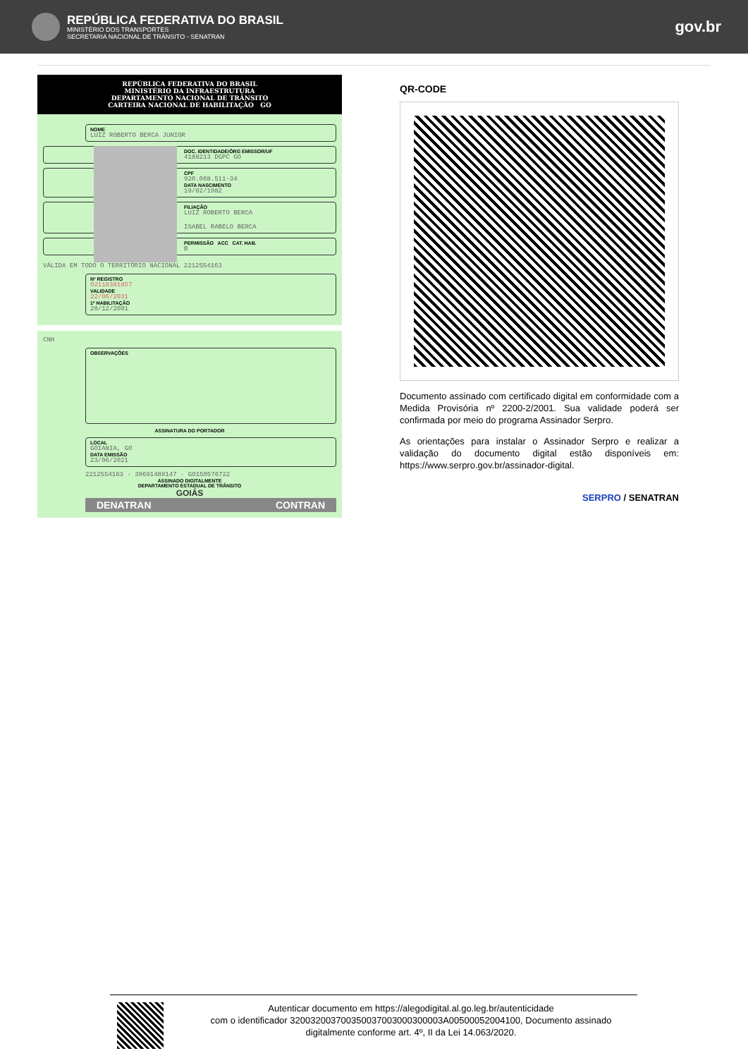REPÚBLICA FEDERATIVA DO BRASIL
MINISTÉRIO DOS TRANSPORTES
SECRETARIA NACIONAL DE TRÂNSITO - SENATRAN
gov.br
REPÚBLICA FEDERATIVA DO BRASIL
MINISTÉRIO DA INFRAESTRUTURA
DEPARTAMENTO NACIONAL DE TRÂNSITO
CARTEIRA NACIONAL DE HABILITAÇÃO GO
NOME
LUIZ ROBERTO BERCA JUNIOR
DOC. IDENTIDADE/ÓRG EMISSOR/UF
4188213 DGPC GO
CPF
920.008.511-34
DATA NASCIMENTO
19/02/1982
FILIAÇÃO
LUIZ ROBERTO BERCA
ISABEL RABELO BERCA
PERMISSÃO ACC CAT. HAB.
B
VÁLIDA EM TODO O TERRITÓRIO NACIONAL 2212554163
Nº REGISTRO
02118381857
VALIDADE
22/06/2031
1ª HABILITAÇÃO
20/12/2001
CNH
OBSERVAÇÕES
ASSINATURA DO PORTADOR
LOCAL
GOIANIA, GO
DATA EMISSÃO
23/06/2021
2212554163 · 39691489147 · GO150576722
ASSINADO DIGITALMENTE
DEPARTAMENTO ESTADUAL DE TRÂNSITO
GOIÁS
DENATRAN CONTRAN
QR-CODE
Documento assinado com certificado digital em conformidade com a Medida Provisória nº 2200-2/2001. Sua validade poderá ser confirmada por meio do programa Assinador Serpro.
As orientações para instalar o Assinador Serpro e realizar a validação do documento digital estão disponíveis em: https://www.serpro.gov.br/assinador-digital.
SERPRO / SENATRAN
Autenticar documento em https://alegodigital.al.go.leg.br/autenticidade
com o identificador 320032003700350037003000300003A00500052004100, Documento assinado digitalmente conforme art. 4º, II da Lei 14.063/2020.